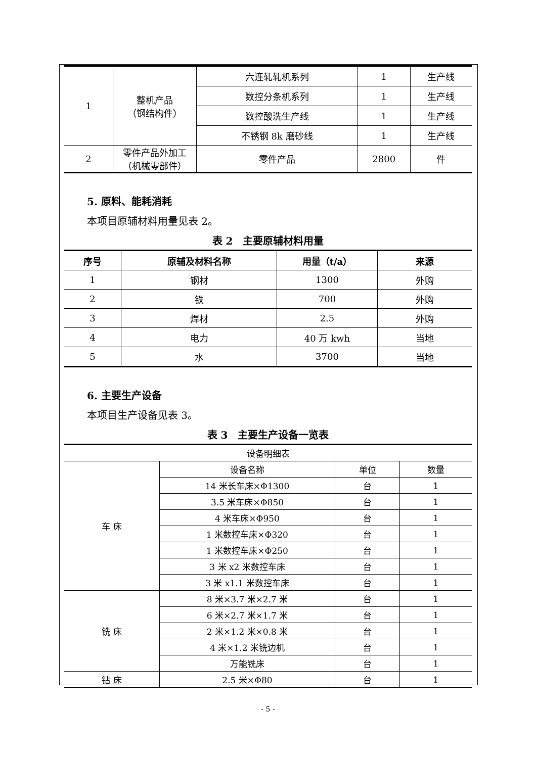| 1 | 整机产品 （钢结构件） | 六连轧轧机系列 | 1 | 生产线 |
| | | 数控分条机系列 | 1 | 生产线 |
| | | 数控酸洗生产线 | 1 | 生产线 |
| | | 不锈钢 8k 磨砂线 | 1 | 生产线 |
| 2 | 零件产品外加工 （机械零部件） | 零件产品 | 2800 | 件 |
5. 原料、能耗消耗
本项目原辅材料用量见表 2。
表 2　主要原辅材料用量
| 序号 | 原辅及材料名称 | 用量（t/a） | 来源 |
| --- | --- | --- | --- |
| 1 | 钢材 | 1300 | 外购 |
| 2 | 铁 | 700 | 外购 |
| 3 | 焊材 | 2.5 | 外购 |
| 4 | 电力 | 40 万 kwh | 当地 |
| 5 | 水 | 3700 | 当地 |
6. 主要生产设备
本项目生产设备见表 3。
表 3　主要生产设备一览表
| 设备明细表 | | | |
| 车 床 | 设备名称 | 单位 | 数量 |
| | 14 米长车床×Φ1300 | 台 | 1 |
| | 3.5 米车床×Φ850 | 台 | 1 |
| | 4 米车床×Φ950 | 台 | 1 |
| | 1 米数控车床×Φ320 | 台 | 1 |
| | 1 米数控车床×Φ250 | 台 | 1 |
| | 3 米 x2 米数控车床 | 台 | 1 |
| | 3 米 x1.1 米数控车床 | 台 | 1 |
| 铣 床 | 8 米×3.7 米×2.7 米 | 台 | 1 |
| | 6 米×2.7 米×1.7 米 | 台 | 1 |
| | 2 米×1.2 米×0.8 米 | 台 | 1 |
| | 4 米×1.2 米铣边机 | 台 | 1 |
| | 万能铣床 | 台 | 1 |
| 钻 床 | 2.5 米×Φ80 | 台 | 1 |
- 5 -